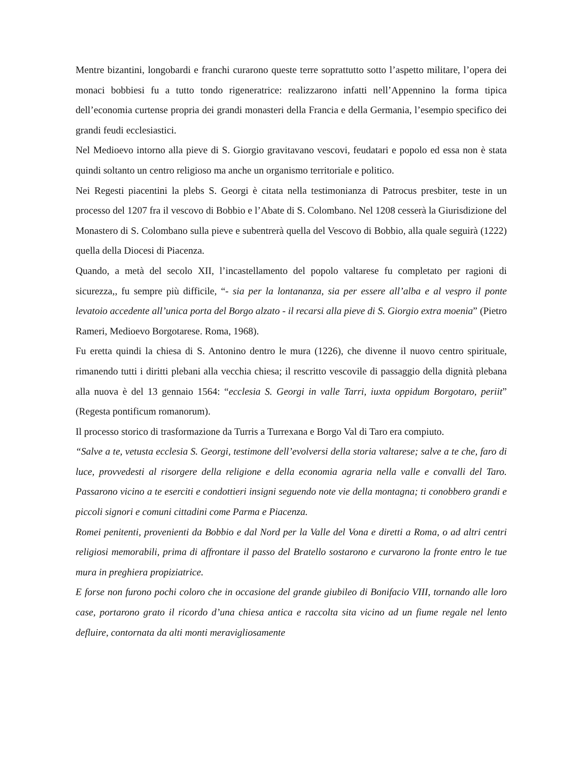Mentre bizantini, longobardi e franchi curarono queste terre soprattutto sotto l’aspetto militare, l’opera dei monaci bobbiesi fu a tutto tondo rigeneratrice: realizzarono infatti nell’Appennino la forma tipica dell’economia curtense propria dei grandi monasteri della Francia e della Germania, l’esempio specifico dei grandi feudi ecclesiastici.
Nel Medioevo intorno alla pieve di S. Giorgio gravitavano vescovi, feudatari e popolo ed essa non è stata quindi soltanto un centro religioso ma anche un organismo territoriale e politico.
Nei Regesti piacentini la plebs S. Georgi è citata nella testimonianza di Patrocus presbiter, teste in un processo del 1207 fra il vescovo di Bobbio e l’Abate di S. Colombano. Nel 1208 cesserà la Giurisdizione del Monastero di S. Colombano sulla pieve e subentrerà quella del Vescovo di Bobbio, alla quale seguirà (1222) quella della Diocesi di Piacenza.
Quando, a metà del secolo XII, l’incastellamento del popolo valtarese fu completato per ragioni di sicurezza,, fu sempre più difficile, “- sia per la lontananza, sia per essere all’alba e al vespro il ponte levatoio accedente all’unica porta del Borgo alzato - il recarsi alla pieve di S. Giorgio extra moenia” (Pietro Rameri, Medioevo Borgotarese. Roma, 1968).
Fu eretta quindi la chiesa di S. Antonino dentro le mura (1226), che divenne il nuovo centro spirituale, rimanendo tutti i diritti plebani alla vecchia chiesa; il rescritto vescovile di passaggio della dignità plebana alla nuova è del 13 gennaio 1564: “ecclesia S. Georgi in valle Tarri, iuxta oppidum Borgotaro, periit” (Regesta pontificum romanorum).
Il processo storico di trasformazione da Turris a Turrexana e Borgo Val di Taro era compiuto.
“Salve a te, vetusta ecclesia S. Georgi, testimone dell’evolversi della storia valtarese; salve a te che, faro di luce, provvedesti al risorgere della religione e della economia agraria nella valle e convalli del Taro. Passarono vicino a te eserciti e condottieri insigni seguendo note vie della montagna; ti conobbero grandi e piccoli signori e comuni cittadini come Parma e Piacenza.
Romei penitenti, provenienti da Bobbio e dal Nord per la Valle del Vona e diretti a Roma, o ad altri centri religiosi memorabili, prima di affrontare il passo del Bratello sostarono e curvarono la fronte entro le tue mura in preghiera propiziatrice.
E forse non furono pochi coloro che in occasione del grande giubileo di Bonifacio VIII, tornando alle loro case, portarono grato il ricordo d’una chiesa antica e raccolta sita vicino ad un fiume regale nel lento defluire, contornata da alti monti meravigliosamente